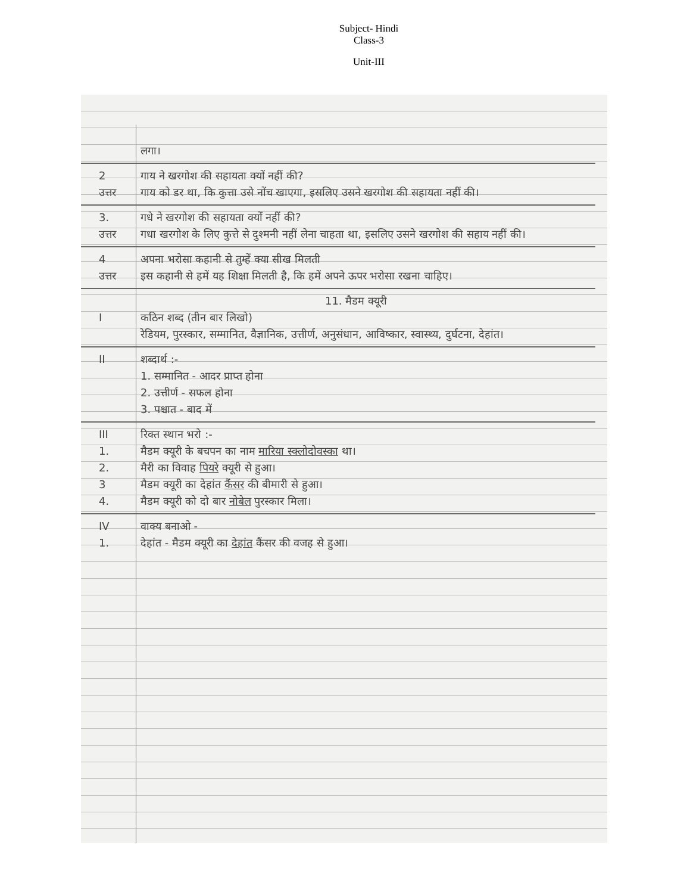Subject- Hindi
Class-3
Unit-III
लगा।
2 गाय ने खरगोश की सहायता क्यों नहीं की?
उत्तर गाय को डर था, कि कुत्ता उसे नोंच खाएगा, इसलिए उसने खरगोश की सहायता नहीं की।
3. गधे ने खरगोश की सहायता क्यों नहीं की?
उत्तर गधा खरगोश के लिए कुत्ते से दुश्मनी नहीं लेना चाहता था, इसलिए उसने खरगोश की सहाय नहीं की।
4 अपना भरोसा कहानी से तुम्हें क्या सीख मिलती
उत्तर इस कहानी से हमें यह शिक्षा मिलती है, कि हमें अपने ऊपर भरोसा रखना चाहिए।
11. मैडम क्यूरी
Iकठिन शब्द (तीन बार लिखो)
रेडियम, पुरस्कार, सम्मानित, वैज्ञानिक, उत्तीर्ण, अनुसंधान, आविष्कार, स्वास्थ्य, दुर्घटना, देहांत।
II शब्दार्थ :-
1. सम्मानित - आदर प्राप्त होना
2. उत्तीर्ण - सफल होना
3. पश्चात - बाद में
III रिक्त स्थान भरो :-
1. मैडम क्यूरी के बचपन का नाम मारिया स्क्लोदोवस्का था।
2. मैरी का विवाह पियरे क्यूरी से हुआ।
3 मैडम क्यूरी का देहांत कैंसर की बीमारी से हुआ।
4. मैडम क्यूरी को दो बार नोबेल पुरस्कार मिला।
IV वाक्य बनाओ -
1. देहांत - मैडम क्यूरी का देहांत कैंसर की वजह से हुआ।